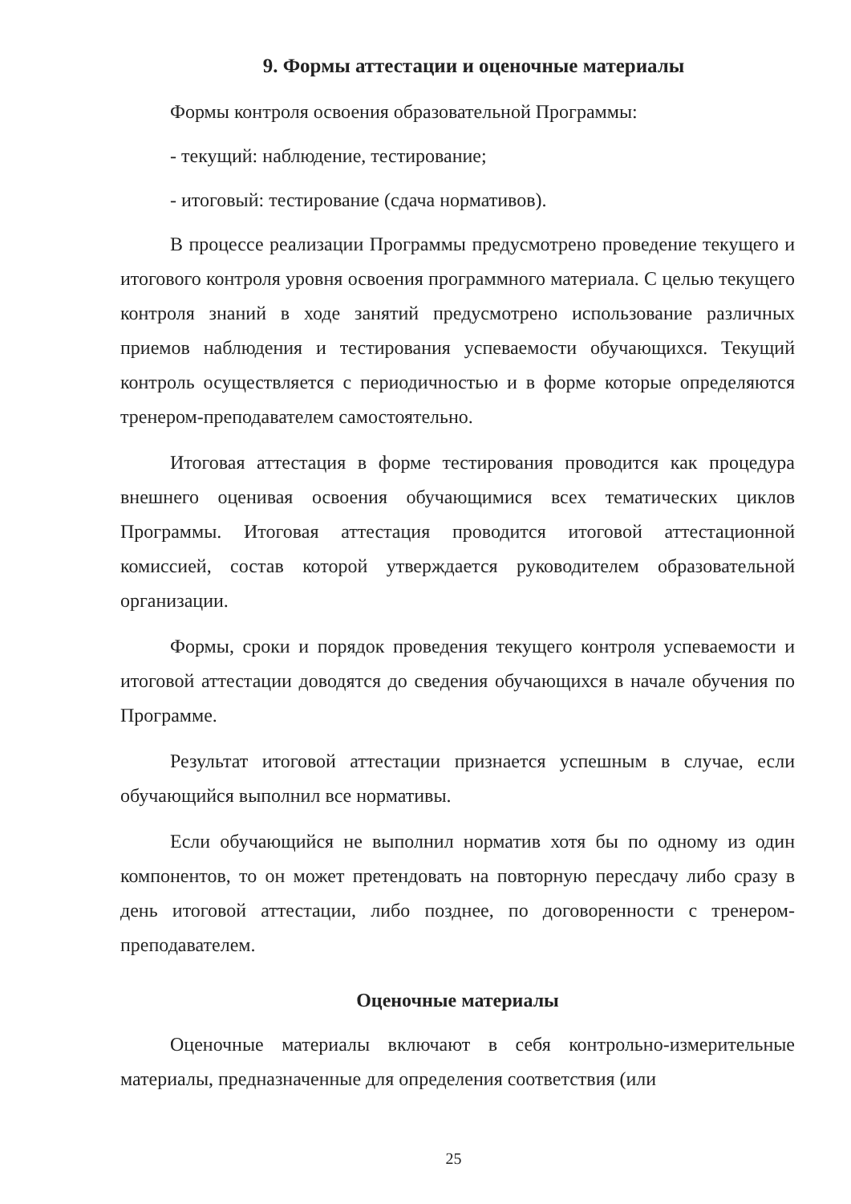9. Формы аттестации и оценочные материалы
Формы контроля освоения образовательной Программы:
- текущий: наблюдение, тестирование;
- итоговый: тестирование (сдача нормативов).
В процессе реализации Программы предусмотрено проведение текущего и итогового контроля уровня освоения программного материала. С целью текущего контроля знаний в ходе занятий предусмотрено использование различных приемов наблюдения и тестирования успеваемости обучающихся. Текущий контроль осуществляется с периодичностью и в форме которые определяются тренером-преподавателем самостоятельно.
Итоговая аттестация в форме тестирования проводится как процедура внешнего оценивая освоения обучающимися всех тематических циклов Программы. Итоговая аттестация проводится итоговой аттестационной комиссией, состав которой утверждается руководителем образовательной организации.
Формы, сроки и порядок проведения текущего контроля успеваемости и итоговой аттестации доводятся до сведения обучающихся в начале обучения по Программе.
Результат итоговой аттестации признается успешным в случае, если обучающийся выполнил все нормативы.
Если обучающийся не выполнил норматив хотя бы по одному из один компонентов, то он может претендовать на повторную пересдачу либо сразу в день итоговой аттестации, либо позднее, по договоренности с тренером-преподавателем.
Оценочные материалы
Оценочные материалы включают в себя контрольно-измерительные материалы, предназначенные для определения соответствия (или
25